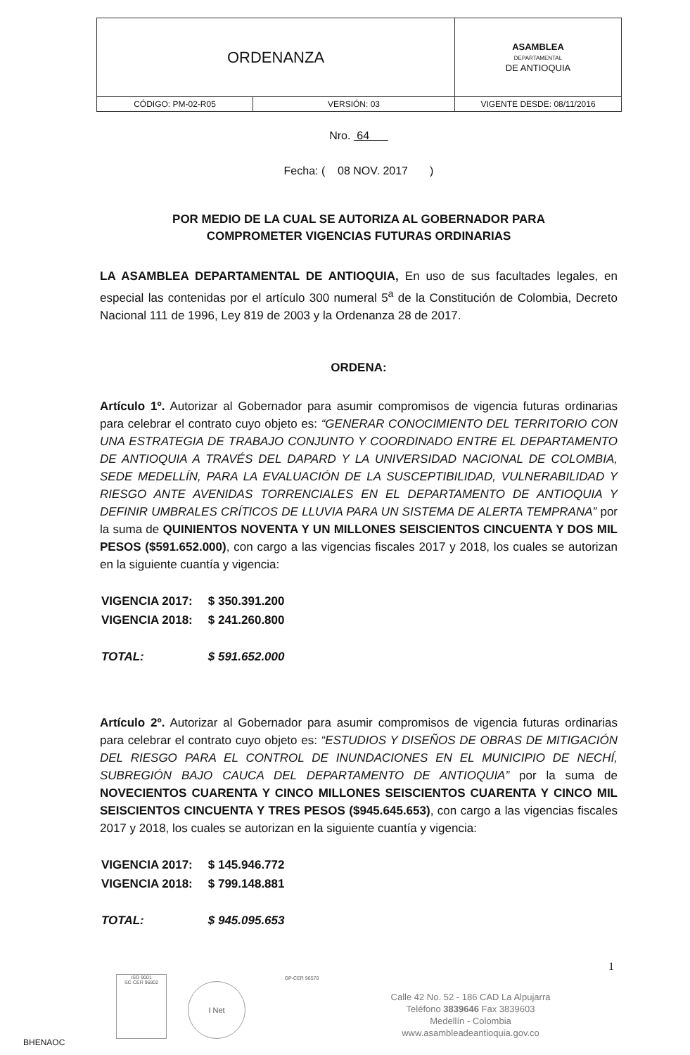| ORDENANZA | | ASAMBLEA DEPARTAMENTAL DE ANTIOQUIA |
| CÓDIGO: PM-02-R05 | VERSIÓN: 03 | VIGENTE DESDE: 08/11/2016 |
Nro. 64
Fecha: ( 08 NOV. 2017 )
POR MEDIO DE LA CUAL SE AUTORIZA AL GOBERNADOR PARA
COMPROMETER VIGENCIAS FUTURAS ORDINARIAS
LA ASAMBLEA DEPARTAMENTAL DE ANTIOQUIA, En uso de sus facultades legales, en especial las contenidas por el artículo 300 numeral 5<sup>a</sup> de la Constitución de Colombia, Decreto Nacional 111 de 1996, Ley 819 de 2003 y la Ordenanza 28 de 2017.
ORDENA:
Artículo 1º. Autorizar al Gobernador para asumir compromisos de vigencia futuras ordinarias para celebrar el contrato cuyo objeto es: “GENERAR CONOCIMIENTO DEL TERRITORIO CON UNA ESTRATEGIA DE TRABAJO CONJUNTO Y COORDINADO ENTRE EL DEPARTAMENTO DE ANTIOQUIA A TRAVÉS DEL DAPARD Y LA UNIVERSIDAD NACIONAL DE COLOMBIA, SEDE MEDELLÍN, PARA LA EVALUACIÓN DE LA SUSCEPTIBILIDAD, VULNERABILIDAD Y RIESGO ANTE AVENIDAS TORRENCIALES EN EL DEPARTAMENTO DE ANTIOQUIA Y DEFINIR UMBRALES CRÍTICOS DE LLUVIA PARA UN SISTEMA DE ALERTA TEMPRANA” por la suma de QUINIENTOS NOVENTA Y UN MILLONES SEISCIENTOS CINCUENTA Y DOS MIL PESOS ($591.652.000), con cargo a las vigencias fiscales 2017 y 2018, los cuales se autorizan en la siguiente cuantía y vigencia:
| VIGENCIA 2017: | $ 350.391.200 |
| VIGENCIA 2018: | $ 241.260.800 |
| TOTAL: | $ 591.652.000 |
Artículo 2º. Autorizar al Gobernador para asumir compromisos de vigencia futuras ordinarias para celebrar el contrato cuyo objeto es: “ESTUDIOS Y DISEÑOS DE OBRAS DE MITIGACIÓN DEL RIESGO PARA EL CONTROL DE INUNDACIONES EN EL MUNICIPIO DE NECHÍ, SUBREGIÓN BAJO CAUCA DEL DEPARTAMENTO DE ANTIOQUIA” por la suma de NOVECIENTOS CUARENTA Y CINCO MILLONES SEISCIENTOS CUARENTA Y CINCO MIL SEISCIENTOS CINCUENTA Y TRES PESOS ($945.645.653), con cargo a las vigencias fiscales 2017 y 2018, los cuales se autorizan en la siguiente cuantía y vigencia:
| VIGENCIA 2017: | $ 145.946.772 |
| VIGENCIA 2018: | $ 799.148.881 |
| TOTAL: | $ 945.095.653 |
1
ISO 9001
SC-CER 96802
I Net
GP-CER 96576
Calle 42 No. 52 - 186 CAD La Alpujarra
Teléfono 3839646 Fax 3839603
Medellín - Colombia
www.asambleadeantioquia.gov.co
BHENAOC